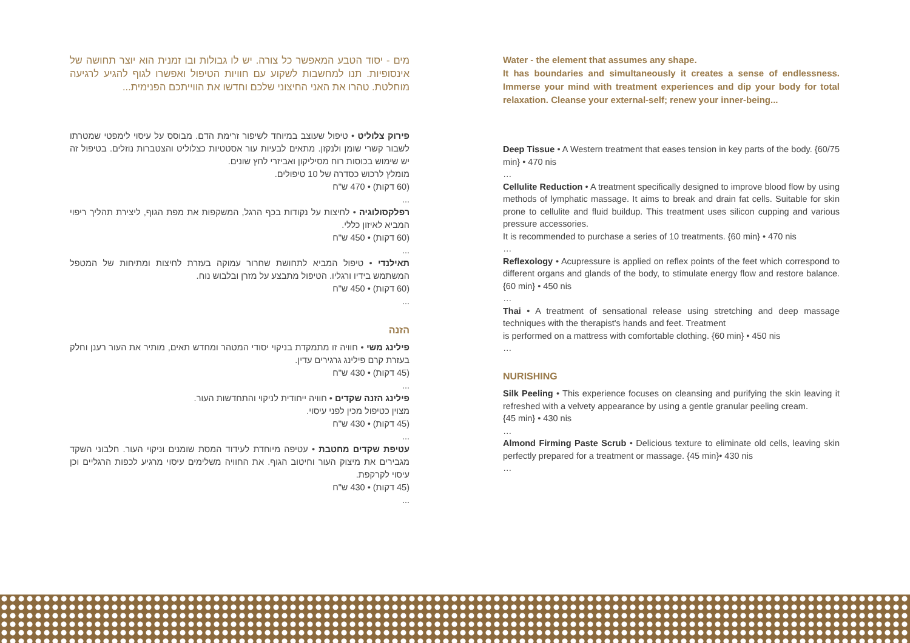מים - יסוד הטבע המאפשר כל צורה. יש לו גבולות ובו זמנית הוא יוצר תחושה של אינסופיות. תנו למחשבות לשקוע עם חוויות הטיפול ואפשרו לגוף להגיע לרגיעה מוחלטת. טהרו את האני החיצוני שלכם וחדשו את הווייתכם הפנימית...
פירוק צלוליט • טיפול שעוצב במיוחד לשיפור זרימת הדם. מבוסס על עיסוי לימפטי שמטרתו לשבור קשרי שומן ולנקזן. מתאים לבעיות עור אסטטיות כצלוליט והצטברות נוזלים. בטיפול זה יש שימוש בכוסות רוח מסיליקון ואביזרי לחץ שונים.
מומלץ לרכוש כסדרה של 10 טיפולים.
(60 דקות) • 470 ש"ח
...
רפלקסולוגיה • לחיצות על נקודות בכף הרגל, המשקפות את מפת הגוף, ליצירת תהליך ריפוי המביא לאיזון כללי.
(60 דקות) • 450 ש"ח
...
תאילנדי • טיפול המביא לתחושת שחרור עמוקה בעזרת לחיצות ומתיחות של המטפל המשתמש בידיו ורגליו. הטיפול מתבצע על מזרן ובלבוש נוח.
(60 דקות) • 450 ש"ח
...
הזנה
פילינג משי • חוויה זו מתמקדת בניקוי יסודי המטהר ומחדש תאים, מותיר את העור רענן וחלק בעזרת קרם פילינג גרגירים עדין.
(45 דקות) • 430 ש"ח
...
פילינג הזנה שקדים • חוויה ייחודית לניקוי והתחדשות העור.
מצוין כטיפול מכין לפני עיסוי.
(45 דקות) • 430 ש"ח
...
עטיפת שקדים מחטבת • עטיפה מיוחדת לעידוד המסת שומנים וניקוי העור. חלבוני השקד מגבירים את מיצוק העור וחיטוב הגוף. את החוויה משלימים עיסוי מרגיע לכפות הרגליים וכן עיסוי לקרקפת.
(45 דקות) • 430 ש"ח
...
Water - the element that assumes any shape.
It has boundaries and simultaneously it creates a sense of endlessness. Immerse your mind with treatment experiences and dip your body for total relaxation. Cleanse your external-self; renew your inner-being...
Deep Tissue • A Western treatment that eases tension in key parts of the body. {60/75 min} • 470 nis
…
Cellulite Reduction • A treatment specifically designed to improve blood flow by using methods of lymphatic massage. It aims to break and drain fat cells. Suitable for skin prone to cellulite and fluid buildup. This treatment uses silicon cupping and various pressure accessories.
It is recommended to purchase a series of 10 treatments. {60 min} • 470 nis
…
Reflexology • Acupressure is applied on reflex points of the feet which correspond to different organs and glands of the body, to stimulate energy flow and restore balance.{60 min} • 450 nis
…
Thai • A treatment of sensational release using stretching and deep massage techniques with the therapist's hands and feet. Treatment
is performed on a mattress with comfortable clothing. {60 min} • 450 nis
…
NURISHING
Silk Peeling • This experience focuses on cleansing and purifying the skin leaving it refreshed with a velvety appearance by using a gentle granular peeling cream.
{45 min} • 430 nis
…
Almond Firming Paste Scrub • Delicious texture to eliminate old cells, leaving skin perfectly prepared for a treatment or massage. {45 min}• 430 nis
…